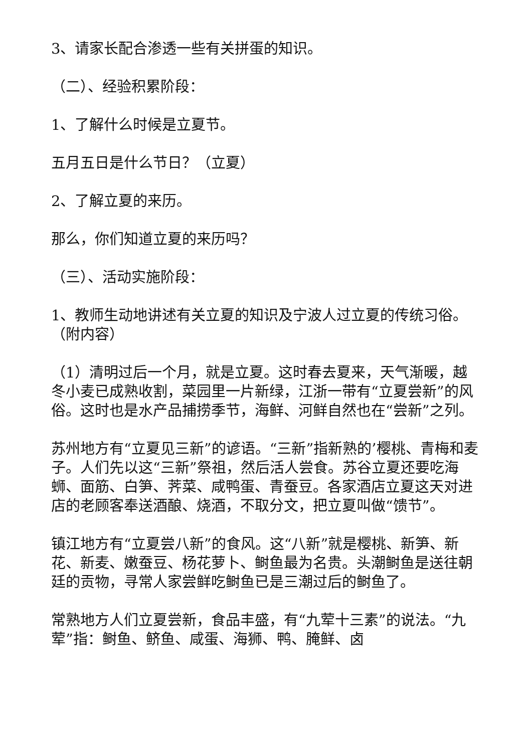3、请家长配合渗透一些有关拼蛋的知识。
（二）、经验积累阶段：
1、了解什么时候是立夏节。
五月五日是什么节日？（立夏）
2、了解立夏的来历。
那么，你们知道立夏的来历吗？
（三）、活动实施阶段：
1、教师生动地讲述有关立夏的知识及宁波人过立夏的传统习俗。（附内容）
（1）清明过后一个月，就是立夏。这时春去夏来，天气渐暖，越冬小麦已成熟收割，菜园里一片新绿，江浙一带有“立夏尝新”的风俗。这时也是水产品捕捞季节，海鲜、河鲜自然也在“尝新”之列。
苏州地方有“立夏见三新”的谚语。“三新”指新熟的’樱桃、青梅和麦子。人们先以这“三新”祭祖，然后活人尝食。苏谷立夏还要吃海蛳、面筋、白笋、荠菜、咸鸭蛋、青蚕豆。各家酒店立夏这天对进店的老顾客奉送酒酿、烧酒，不取分文，把立夏叫做“馈节”。
镇江地方有“立夏尝八新”的食风。这“八新”就是樱桃、新笋、新花、新麦、嫩蚕豆、杨花萝卜、鲥鱼最为名贵。头潮鲥鱼是送往朝廷的贡物，寻常人家尝鲜吃鲥鱼已是三潮过后的鲥鱼了。
常熟地方人们立夏尝新，食品丰盛，有“九荤十三素”的说法。“九荤”指：鲥鱼、鲚鱼、咸蛋、海狮、鸭、腌鲜、卤